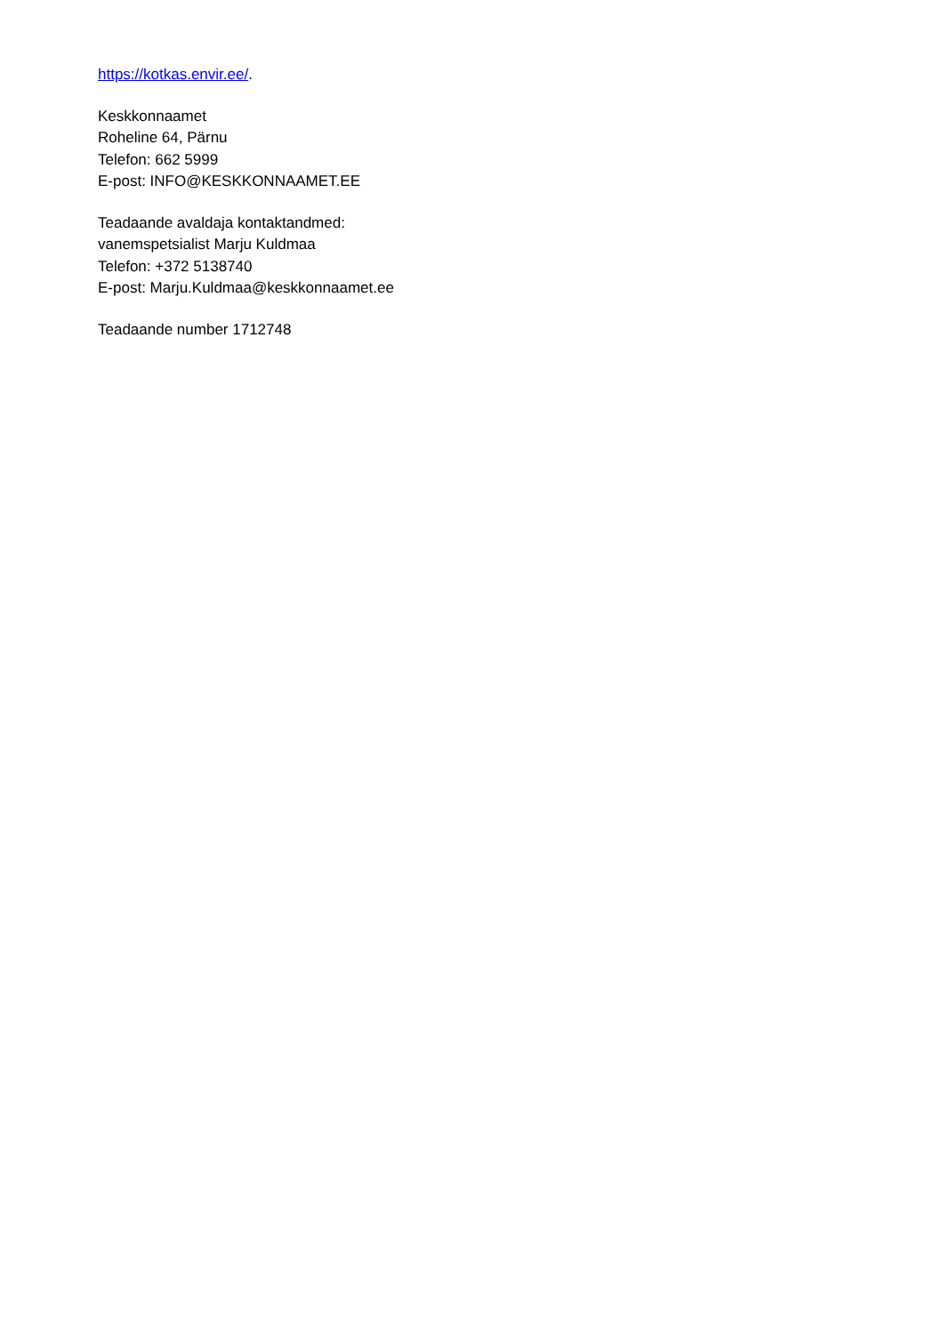https://kotkas.envir.ee/.
Keskkonnaamet
Roheline 64, Pärnu
Telefon: 662 5999
E-post: INFO@KESKKONNAAMET.EE
Teadaande avaldaja kontaktandmed:
vanemspetsialist Marju Kuldmaa
Telefon: +372 5138740
E-post: Marju.Kuldmaa@keskkonnaamet.ee
Teadaande number 1712748